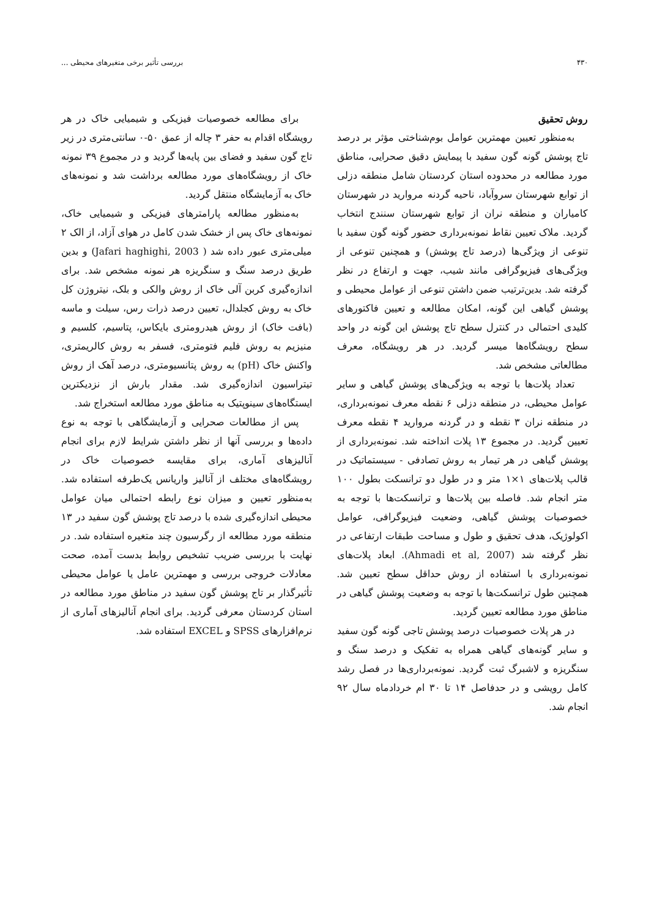۴۳۰ بررسی تأثیر برخی متغیرهای محیطی ...
روش تحقیق
به‌منظور تعیین مهمترین عوامل بوم‌شناختی مؤثر بر درصد تاج پوشش گونه گون سفید با پیمایش دقیق صحرایی، مناطق مورد مطالعه در محدوده استان کردستان شامل منطقه دزلی از توابع شهرستان سروآباد، ناحیه گردنه مروارید در شهرستان کامیاران و منطقه نران از توابع شهرستان سنندج انتخاب گردید. ملاک تعیین نقاط نمونه‌برداری حضور گونه گون سفید با تنوعی از ویژگی‌ها (درصد تاج پوشش) و همچنین تنوعی از ویژگی‌های فیزیوگرافی مانند شیب، جهت و ارتفاع در نظر گرفته شد. بدین‌ترتیب ضمن داشتن تنوعی از عوامل محیطی و پوشش گیاهی این گونه، امکان مطالعه و تعیین فاکتورهای کلیدی احتمالی در کنترل سطح تاج پوشش این گونه در واحد سطح رویشگاه‌ها میسر گردید. در هر رویشگاه، معرف مطالعاتی مشخص شد.
تعداد پلات‌ها با توجه به ویژگی‌های پوشش گیاهی و سایر عوامل محیطی، در منطقه دزلی ۶ نقطه معرف نمونه‌برداری، در منطقه نران ۳ نقطه و در گردنه مروارید ۴ نقطه معرف تعیین گردید. در مجموع ۱۳ پلات انداخته شد. نمونه‌برداری از پوشش گیاهی در هر تیمار به روش تصادفی - سیستماتیک در قالب پلات‌های ۱×۱ متر و در طول دو ترانسکت بطول ۱۰۰ متر انجام شد. فاصله بین پلات‌ها و ترانسکت‌ها با توجه به خصوصیات پوشش گیاهی، وضعیت فیزیوگرافی، عوامل اکولوژیک، هدف تحقیق و طول و مساحت طبقات ارتفاعی در نظر گرفته شد (Ahmadi et al, 2007). ابعاد پلات‌های نمونه‌برداری با استفاده از روش حداقل سطح تعیین شد. همچنین طول ترانسکت‌ها با توجه به وضعیت پوشش گیاهی در مناطق مورد مطالعه تعیین گردید.
در هر پلات خصوصیات درصد پوشش تاجی گونه گون سفید و سایر گونه‌های گیاهی همراه به تفکیک و درصد سنگ و سنگریزه و لاشبرگ ثبت گردید. نمونه‌برداری‌ها در فصل رشد کامل رویشی و در حدفاصل ۱۴ تا ۳۰ ام خردادماه سال ۹۲ انجام شد.
برای مطالعه خصوصیات فیزیکی و شیمیایی خاک در هر رویشگاه اقدام به حفر ۳ چاله از عمق ۵۰-۰ سانتی‌متری در زیر تاج گون سفید و فضای بین پایه‌ها گردید و در مجموع ۳۹ نمونه خاک از رویشگاه‌های مورد مطالعه برداشت شد و نمونه‌های خاک به آزمایشگاه منتقل گردید.
به‌منظور مطالعه پارامترهای فیزیکی و شیمیایی خاک، نمونه‌های خاک پس از خشک شدن کامل در هوای آزاد، از الک ۲ میلی‌متری عبور داده شد ( Jafari haghighi, 2003) و بدین طریق درصد سنگ و سنگریزه هر نمونه مشخص شد. برای اندازه‌گیری کربن آلی خاک از روش والکی و بلک، نیتروژن کل خاک به روش کجلدال، تعیین درصد ذرات رس، سیلت و ماسه (بافت خاک) از روش هیدرومتری بایکاس، پتاسیم، کلسیم و منیزیم به روش فلیم فتومتری، فسفر به روش کالریمتری، واکنش خاک (pH) به روش پتانسیومتری، درصد آهک از روش تیتراسیون اندازه‌گیری شد. مقدار بارش از نزدیکترین ایستگاه‌های سینوپتیک به مناطق مورد مطالعه استخراج شد.
پس از مطالعات صحرایی و آزمایشگاهی با توجه به نوع داده‌ها و بررسی آنها از نظر داشتن شرایط لازم برای انجام آنالیزهای آماری، برای مقایسه خصوصیات خاک در رویشگاه‌های مختلف از آنالیز واریانس یک‌طرفه استفاده شد. به‌منظور تعیین و میزان نوع رابطه احتمالی میان عوامل محیطی اندازه‌گیری شده با درصد تاج پوشش گون سفید در ۱۳ منطقه مورد مطالعه از رگرسیون چند متغیره استفاده شد. در نهایت با بررسی ضریب تشخیص روابط بدست آمده، صحت معادلات خروجی بررسی و مهمترین عامل یا عوامل محیطی تأثیرگذار بر تاج پوشش گون سفید در مناطق مورد مطالعه در استان کردستان معرفی گردید. برای انجام آنالیزهای آماری از نرم‌افزارهای SPSS و EXCEL استفاده شد.